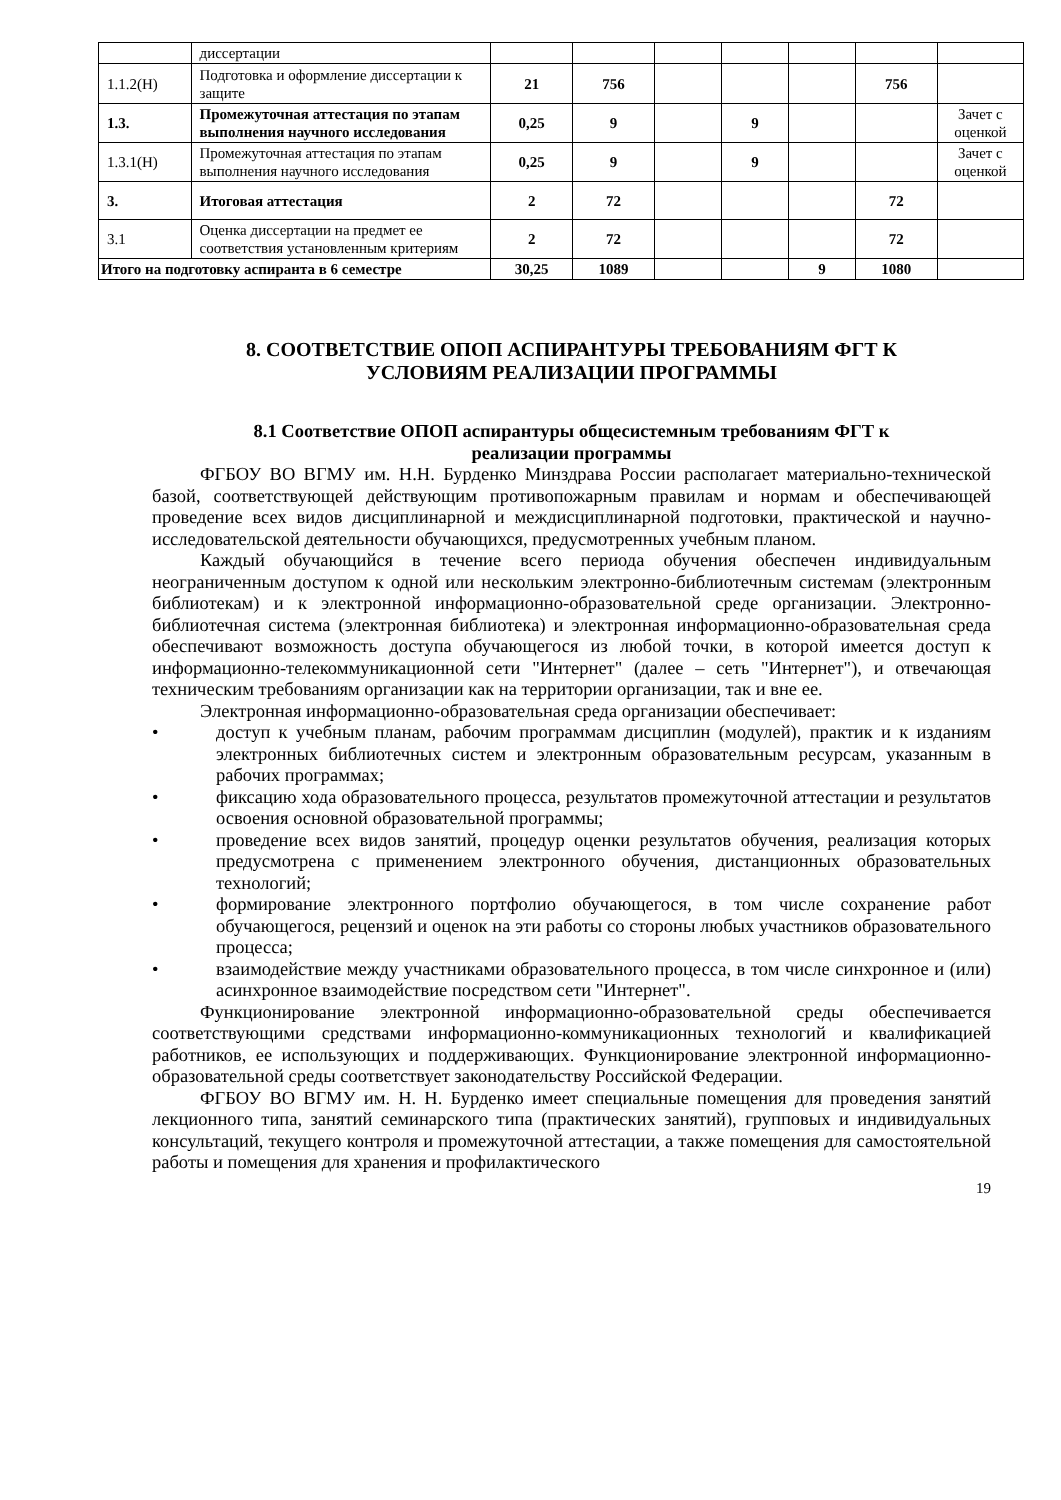| | диссертации | | | | | | | |
| 1.1.2(Н) | Подготовка и оформление диссертации к защите | 21 | 756 | | | | 756 | |
| 1.3. | Промежуточная аттестация по этапам выполнения научного исследования | 0,25 | 9 | | 9 | | | Зачет с оценкой |
| 1.3.1(Н) | Промежуточная аттестация по этапам выполнения научного исследования | 0,25 | 9 | | 9 | | | Зачет с оценкой |
| 3. | Итоговая аттестация | 2 | 72 | | | | 72 | |
| 3.1 | Оценка диссертации на предмет ее соответствия установленным критериям | 2 | 72 | | | | 72 | |
| Итого на подготовку аспиранта в 6 семестре | | 30,25 | 1089 | | | 9 | 1080 | |
8. СООТВЕТСТВИЕ ОПОП АСПИРАНТУРЫ ТРЕБОВАНИЯМ ФГТ К
УСЛОВИЯМ РЕАЛИЗАЦИИ ПРОГРАММЫ
8.1 Соответствие ОПОП аспирантуры общесистемным требованиям ФГТ к
реализации программы
ФГБОУ ВО ВГМУ им. Н.Н. Бурденко Минздрава России располагает материально-технической базой, соответствующей действующим противопожарным правилам и нормам и обеспечивающей проведение всех видов дисциплинарной и междисциплинарной подготовки, практической и научно-исследовательской деятельности обучающихся, предусмотренных учебным планом.
Каждый обучающийся в течение всего периода обучения обеспечен индивидуальным неограниченным доступом к одной или нескольким электронно-библиотечным системам (электронным библиотекам) и к электронной информационно-образовательной среде организации. Электронно-библиотечная система (электронная библиотека) и электронная информационно-образовательная среда обеспечивают возможность доступа обучающегося из любой точки, в которой имеется доступ к информационно-телекоммуникационной сети "Интернет" (далее – сеть "Интернет"), и отвечающая техническим требованиям организации как на территории организации, так и вне ее.
Электронная информационно-образовательная среда организации обеспечивает:
• доступ к учебным планам, рабочим программам дисциплин (модулей), практик и к изданиям электронных библиотечных систем и электронным образовательным ресурсам, указанным в рабочих программах;
• фиксацию хода образовательного процесса, результатов промежуточной аттестации и результатов освоения основной образовательной программы;
• проведение всех видов занятий, процедур оценки результатов обучения, реализация которых предусмотрена с применением электронного обучения, дистанционных образовательных технологий;
• формирование электронного портфолио обучающегося, в том числе сохранение работ обучающегося, рецензий и оценок на эти работы со стороны любых участников образовательного процесса;
• взаимодействие между участниками образовательного процесса, в том числе синхронное и (или) асинхронное взаимодействие посредством сети "Интернет".
Функционирование электронной информационно-образовательной среды обеспечивается соответствующими средствами информационно-коммуникационных технологий и квалификацией работников, ее использующих и поддерживающих. Функционирование электронной информационно-образовательной среды соответствует законодательству Российской Федерации.
ФГБОУ ВО ВГМУ им. Н. Н. Бурденко имеет специальные помещения для проведения занятий лекционного типа, занятий семинарского типа (практических занятий), групповых и индивидуальных консультаций, текущего контроля и промежуточной аттестации, а также помещения для самостоятельной работы и помещения для хранения и профилактического
19